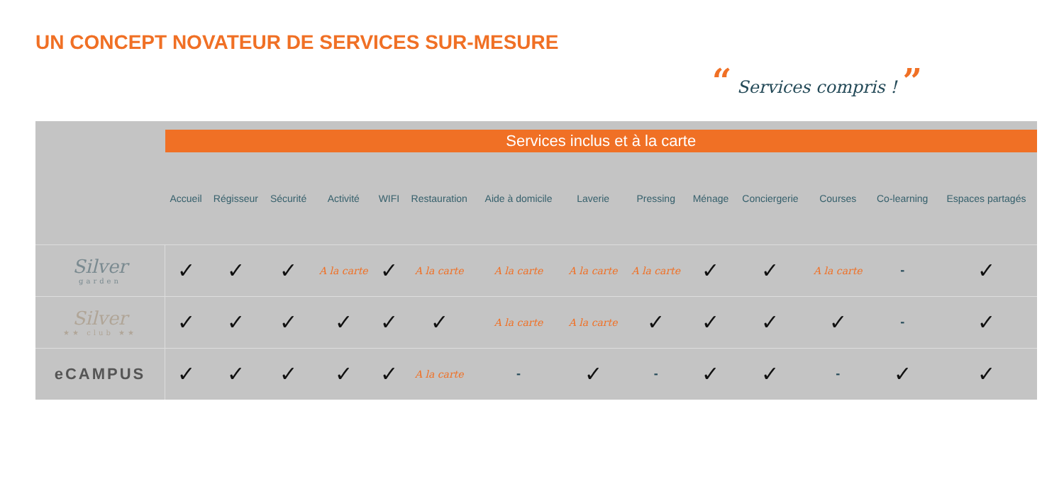UN CONCEPT NOVATEUR DE SERVICES SUR-MESURE
“ Services compris ! ”
| | Services inclus et à la carte | | | | | | | | | | | | | |
| --- | --- | --- | --- | --- | --- | --- | --- | --- | --- | --- | --- | --- | --- | --- |
| | Accueil | Régisseur | Sécurité | Activité | WIFI | Restauration | Aide à domicile | Laverie | Pressing | Ménage | Conciergerie | Courses | Co-learning | Espaces partagés |
| Silver garden | ✓ | ✓ | ✓ | A la carte | ✓ | A la carte | A la carte | A la carte | A la carte | ✓ | ✓ | A la carte | - | ✓ |
| Silver ★★ club ★★ | ✓ | ✓ | ✓ | ✓ | ✓ | ✓ | A la carte | A la carte | ✓ | ✓ | ✓ | ✓ | - | ✓ |
| eCAMPUS | ✓ | ✓ | ✓ | ✓ | ✓ | A la carte | - | ✓ | - | ✓ | ✓ | - | ✓ | ✓ |